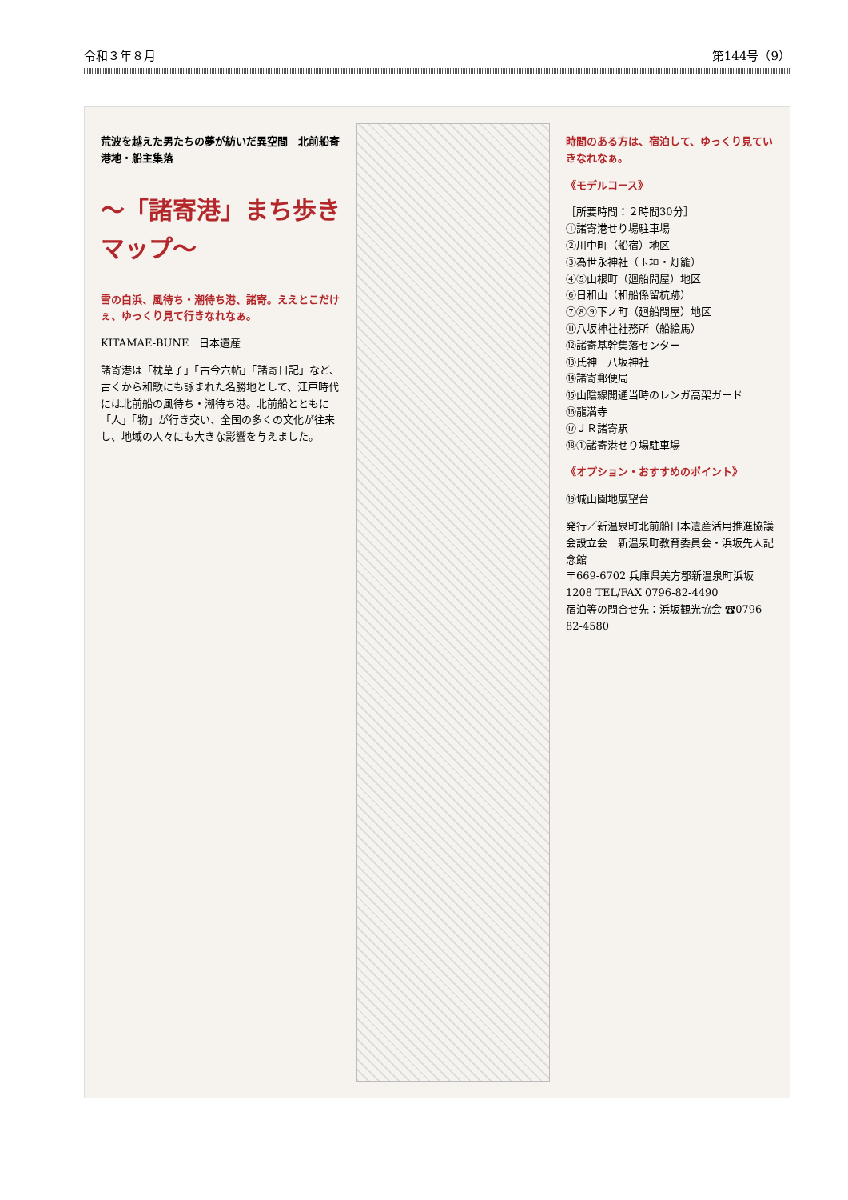令和３年８月 第144号（9）
荒波を越えた男たちの夢が紡いだ異空間　北前船寄港地・船主集落
〜「諸寄港」まち歩きマップ〜
雪の白浜、風待ち・潮待ち港、諸寄。ええとこだけぇ、ゆっくり見て行きなれなぁ。
KITAMAE-BUNE　日本遺産
諸寄港は「枕草子」「古今六帖」「諸寄日記」など、古くから和歌にも詠まれた名勝地として、江戸時代には北前船の風待ち・潮待ち港。北前船とともに「人」「物」が行き交い、全国の多くの文化が往来し、地域の人々にも大きな影響を与えました。
時間のある方は、宿泊して、ゆっくり見ていきなれなぁ。
《モデルコース》
［所要時間：２時間30分］
①諸寄港せり場駐車場
②川中町（船宿）地区
③為世永神社（玉垣・灯籠）
④⑤山根町（廻船問屋）地区
⑥日和山（和船係留杭跡）
⑦⑧⑨下ノ町（廻船問屋）地区
⑪八坂神社社務所（船絵馬）
⑫諸寄基幹集落センター
⑬氏神　八坂神社
⑭諸寄郵便局
⑮山陰線開通当時のレンガ高架ガード
⑯龍満寺
⑰ＪＲ諸寄駅
⑱①諸寄港せり場駐車場
《オプション・おすすめのポイント》
⑲城山園地展望台
発行／新温泉町北前船日本遺産活用推進協議会設立会　新温泉町教育委員会・浜坂先人記念館
〒669-6702 兵庫県美方郡新温泉町浜坂1208 TEL/FAX 0796-82-4490
宿泊等の問合せ先：浜坂観光協会 ☎0796-82-4580